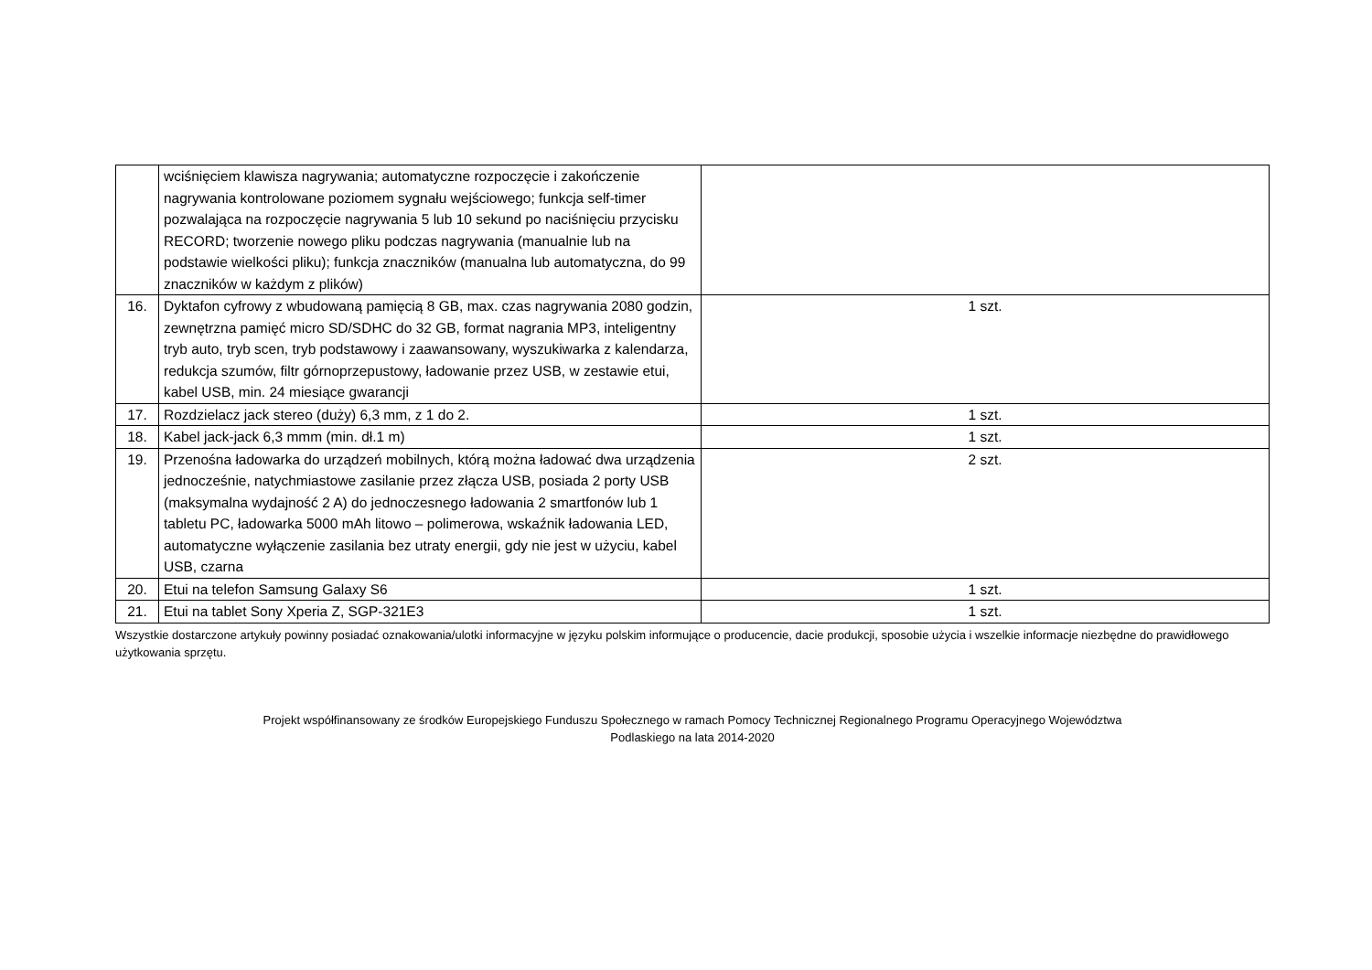| | wciśnięciem klawisza nagrywania; automatyczne rozpoczęcie i zakończenie nagrywania kontrolowane poziomem sygnału wejściowego; funkcja self-timer pozwalająca na rozpoczęcie nagrywania 5 lub 10 sekund po naciśnięciu przycisku RECORD; tworzenie nowego pliku podczas nagrywania (manualnie lub na podstawie wielkości pliku); funkcja znaczników (manualna lub automatyczna, do 99 znaczników w każdym z plików) | |
| 16. | Dyktafon cyfrowy z wbudowaną pamięcią 8 GB, max. czas nagrywania 2080 godzin, zewnętrzna pamięć micro SD/SDHC do 32 GB, format nagrania MP3, inteligentny tryb auto, tryb scen, tryb podstawowy i zaawansowany, wyszukiwarka z kalendarza, redukcja szumów, filtr górnoprzepustowy, ładowanie przez USB, w zestawie etui, kabel USB, min. 24 miesiące gwarancji | 1 szt. |
| 17. | Rozdzielacz jack stereo (duży) 6,3 mm, z 1 do 2. | 1 szt. |
| 18. | Kabel jack-jack 6,3 mmm (min. dł.1 m) | 1 szt. |
| 19. | Przenośna ładowarka do urządzeń mobilnych, którą można ładować dwa urządzenia jednocześnie, natychmiastowe zasilanie przez złącza USB, posiada 2 porty USB (maksymalna wydajność 2 A) do jednoczesnego ładowania 2 smartfonów lub 1 tabletu PC, ładowarka 5000 mAh litowo – polimerowa, wskaźnik ładowania LED, automatyczne wyłączenie zasilania bez utraty energii, gdy nie jest w użyciu, kabel USB, czarna | 2 szt. |
| 20. | Etui na telefon Samsung Galaxy S6 | 1 szt. |
| 21. | Etui na tablet Sony Xperia Z, SGP-321E3 | 1 szt. |
Wszystkie dostarczone artykuły powinny posiadać oznakowania/ulotki informacyjne w języku polskim informujące o producencie, dacie produkcji, sposobie użycia i wszelkie informacje niezbędne do prawidłowego użytkowania sprzętu.
Projekt współfinansowany ze środków Europejskiego Funduszu Społecznego w ramach Pomocy Technicznej Regionalnego Programu Operacyjnego Województwa
Podlaskiego na lata 2014-2020